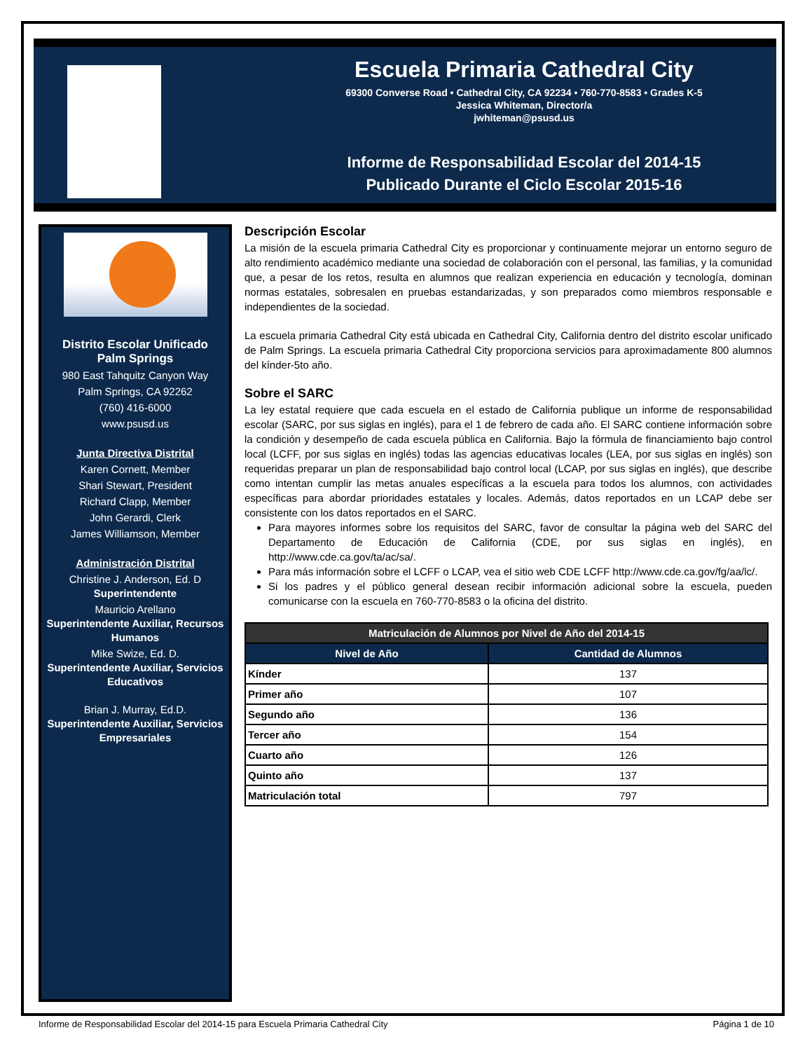Escuela Primaria Cathedral City
69300 Converse Road • Cathedral City, CA 92234 • 760-770-8583 • Grades K-5
Jessica Whiteman, Director/a
jwhiteman@psusd.us
Informe de Responsabilidad Escolar del 2014-15
Publicado Durante el Ciclo Escolar 2015-16
Distrito Escolar Unificado Palm Springs
980 East Tahquitz Canyon Way
Palm Springs, CA 92262
(760) 416-6000
www.psusd.us
Junta Directiva Distrital
Karen Cornett, Member
Shari Stewart, President
Richard Clapp, Member
John Gerardi, Clerk
James Williamson, Member
Administración Distrital
Christine J. Anderson, Ed. D
Superintendente
Mauricio Arellano
Superintendente Auxiliar, Recursos Humanos
Mike Swize, Ed. D.
Superintendente Auxiliar, Servicios Educativos
Brian J. Murray, Ed.D.
Superintendente Auxiliar, Servicios Empresariales
Descripción Escolar
La misión de la escuela primaria Cathedral City es proporcionar y continuamente mejorar un entorno seguro de alto rendimiento académico mediante una sociedad de colaboración con el personal, las familias, y la comunidad que, a pesar de los retos, resulta en alumnos que realizan experiencia en educación y tecnología, dominan normas estatales, sobresalen en pruebas estandarizadas, y son preparados como miembros responsable e independientes de la sociedad.
La escuela primaria Cathedral City está ubicada en Cathedral City, California dentro del distrito escolar unificado de Palm Springs. La escuela primaria Cathedral City proporciona servicios para aproximadamente 800 alumnos del kínder-5to año.
Sobre el SARC
La ley estatal requiere que cada escuela en el estado de California publique un informe de responsabilidad escolar (SARC, por sus siglas en inglés), para el 1 de febrero de cada año. El SARC contiene información sobre la condición y desempeño de cada escuela pública en California. Bajo la fórmula de financiamiento bajo control local (LCFF, por sus siglas en inglés) todas las agencias educativas locales (LEA, por sus siglas en inglés) son requeridas preparar un plan de responsabilidad bajo control local (LCAP, por sus siglas en inglés), que describe como intentan cumplir las metas anuales específicas a la escuela para todos los alumnos, con actividades específicas para abordar prioridades estatales y locales. Además, datos reportados en un LCAP debe ser consistente con los datos reportados en el SARC.
Para mayores informes sobre los requisitos del SARC, favor de consultar la página web del SARC del Departamento de Educación de California (CDE, por sus siglas en inglés), en http://www.cde.ca.gov/ta/ac/sa/.
Para más información sobre el LCFF o LCAP, vea el sitio web CDE LCFF http://www.cde.ca.gov/fg/aa/lc/.
Si los padres y el público general desean recibir información adicional sobre la escuela, pueden comunicarse con la escuela en 760-770-8583 o la oficina del distrito.
| Matriculación de Alumnos por Nivel de Año del 2014-15 | |
| --- | --- |
| Nivel de Año | Cantidad de Alumnos |
| Kínder | 137 |
| Primer año | 107 |
| Segundo año | 136 |
| Tercer año | 154 |
| Cuarto año | 126 |
| Quinto año | 137 |
| Matriculación total | 797 |
Informe de Responsabilidad Escolar del 2014-15 para Escuela Primaria Cathedral City Página 1 de 10